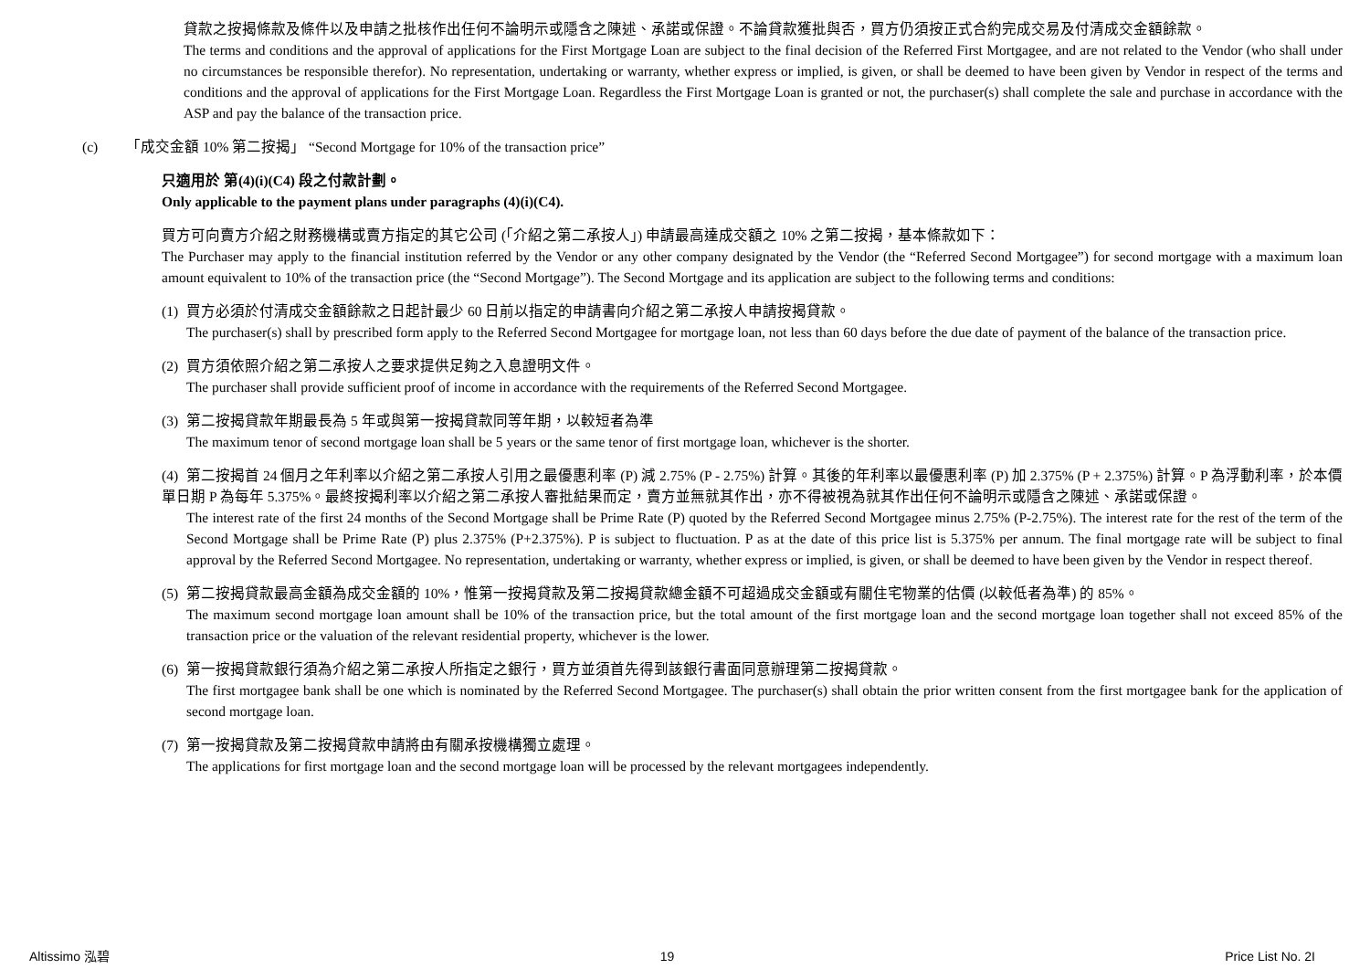貸款之按揭條款及條件以及申請之批核作出任何不論明示或隱含之陳述、承諾或保證。不論貸款獲批與否，買方仍須按正式合約完成交易及付清成交金額餘款。
The terms and conditions and the approval of applications for the First Mortgage Loan are subject to the final decision of the Referred First Mortgagee, and are not related to the Vendor (who shall under no circumstances be responsible therefor). No representation, undertaking or warranty, whether express or implied, is given, or shall be deemed to have been given by Vendor in respect of the terms and conditions and the approval of applications for the First Mortgage Loan. Regardless the First Mortgage Loan is granted or not, the purchaser(s) shall complete the sale and purchase in accordance with the ASP and pay the balance of the transaction price.
(c) 「成交金額 10% 第二按揭」 “Second Mortgage for 10% of the transaction price”
只適用於 第(4)(i)(C4) 段之付款計劃。
Only applicable to the payment plans under paragraphs (4)(i)(C4).
買方可向賣方介紹之財務機構或賣方指定的其它公司 (「介紹之第二承按人」) 申請最高達成交額之 10% 之第二按揭，基本條款如下：
The Purchaser may apply to the financial institution referred by the Vendor or any other company designated by the Vendor (the “Referred Second Mortgagee”) for second mortgage with a maximum loan amount equivalent to 10% of the transaction price (the “Second Mortgage”). The Second Mortgage and its application are subject to the following terms and conditions:
(1) 買方必須於付清成交金額餘款之日起計最少 60 日前以指定的申請書向介紹之第二承按人申請按揭貸款。
The purchaser(s) shall by prescribed form apply to the Referred Second Mortgagee for mortgage loan, not less than 60 days before the due date of payment of the balance of the transaction price.
(2) 買方須依照介紹之第二承按人之要求提供足夠之入息證明文件。
The purchaser shall provide sufficient proof of income in accordance with the requirements of the Referred Second Mortgagee.
(3) 第二按揭貸款年期最長為 5 年或與第一按揭貸款同等年期，以較短者為準
The maximum tenor of second mortgage loan shall be 5 years or the same tenor of first mortgage loan, whichever is the shorter.
(4) 第二按揭首 24 個月之年利率以介紹之第二承按人引用之最優惠利率 (P) 減 2.75% (P - 2.75%) 計算。其後的年利率以最優惠利率 (P) 加 2.375% (P + 2.375%) 計算。P 為浮動利率，於本價單日期 P 為每年 5.375%。最終按揭利率以介紹之第二承按人審批結果而定，賣方並無就其作出，亦不得被視為就其作出任何不論明示或隱含之陳述、承諾或保證。
The interest rate of the first 24 months of the Second Mortgage shall be Prime Rate (P) quoted by the Referred Second Mortgagee minus 2.75% (P-2.75%). The interest rate for the rest of the term of the Second Mortgage shall be Prime Rate (P) plus 2.375% (P+2.375%). P is subject to fluctuation. P as at the date of this price list is 5.375% per annum. The final mortgage rate will be subject to final approval by the Referred Second Mortgagee. No representation, undertaking or warranty, whether express or implied, is given, or shall be deemed to have been given by the Vendor in respect thereof.
(5) 第二按揭貸款最高金額為成交金額的 10%，惟第一按揭貸款及第二按揭貸款總金額不可超過成交金額或有關住宅物業的估價 (以較低者為準) 的 85%。
The maximum second mortgage loan amount shall be 10% of the transaction price, but the total amount of the first mortgage loan and the second mortgage loan together shall not exceed 85% of the transaction price or the valuation of the relevant residential property, whichever is the lower.
(6) 第一按揭貸款銀行須為介紹之第二承按人所指定之銀行，買方並須首先得到該銀行書面同意辦理第二按揭貸款。
The first mortgagee bank shall be one which is nominated by the Referred Second Mortgagee. The purchaser(s) shall obtain the prior written consent from the first mortgagee bank for the application of second mortgage loan.
(7) 第一按揭貸款及第二按揭貸款申請將由有關承按機構獨立處理。
The applications for first mortgage loan and the second mortgage loan will be processed by the relevant mortgagees independently.
Altissimo 泓碧 19 Price List No. 2I